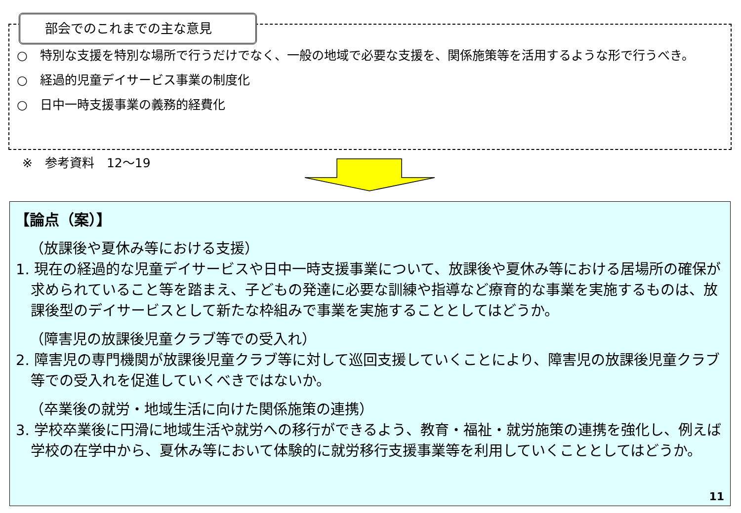部会でのこれまでの主な意見
○　特別な支援を特別な場所で行うだけでなく、一般の地域で必要な支援を、関係施策等を活用するような形で行うべき。
○　経過的児童デイサービス事業の制度化
○　日中一時支援事業の義務的経費化
※　参考資料　12～19
【論点（案）】
（放課後や夏休み等における支援）
1. 現在の経過的な児童デイサービスや日中一時支援事業について、放課後や夏休み等における居場所の確保が求められていること等を踏まえ、子どもの発達に必要な訓練や指導など療育的な事業を実施するものは、放課後型のデイサービスとして新たな枠組みで事業を実施することとしてはどうか。
（障害児の放課後児童クラブ等での受入れ）
2. 障害児の専門機関が放課後児童クラブ等に対して巡回支援していくことにより、障害児の放課後児童クラブ等での受入れを促進していくべきではないか。
（卒業後の就労・地域生活に向けた関係施策の連携）
3. 学校卒業後に円滑に地域生活や就労への移行ができるよう、教育・福祉・就労施策の連携を強化し、例えば学校の在学中から、夏休み等において体験的に就労移行支援事業等を利用していくこととしてはどうか。
11